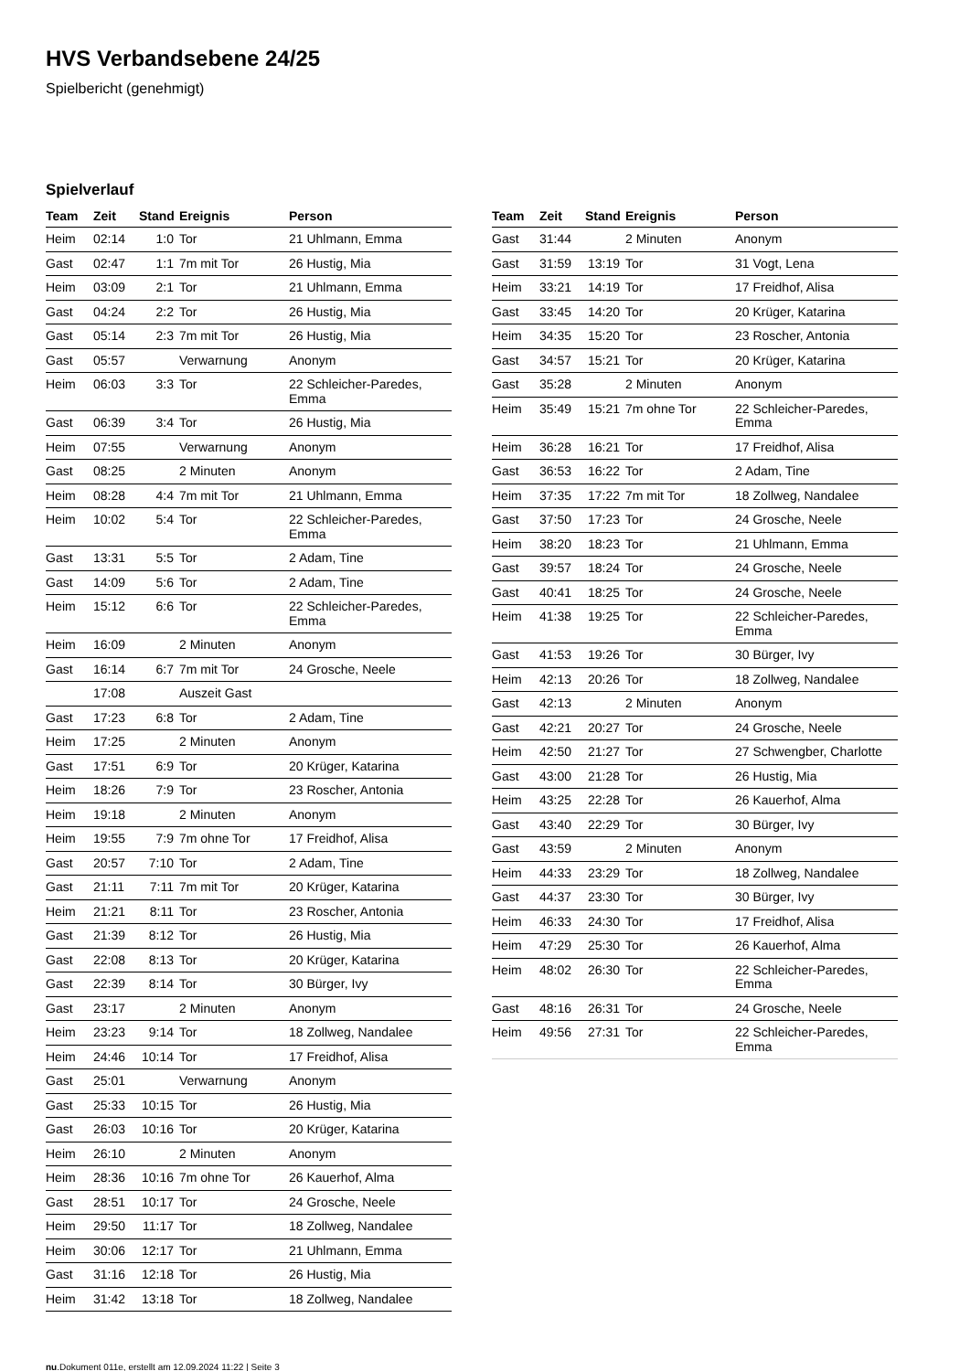HVS Verbandsebene 24/25
Spielbericht (genehmigt)
Spielverlauf
| Team | Zeit | Stand | Ereignis | Person |
| --- | --- | --- | --- | --- |
| Heim | 02:14 | 1:0 | Tor | 21 Uhlmann, Emma |
| Gast | 02:47 | 1:1 | 7m mit Tor | 26 Hustig, Mia |
| Heim | 03:09 | 2:1 | Tor | 21 Uhlmann, Emma |
| Gast | 04:24 | 2:2 | Tor | 26 Hustig, Mia |
| Gast | 05:14 | 2:3 | 7m mit Tor | 26 Hustig, Mia |
| Gast | 05:57 | | Verwarnung | Anonym |
| Heim | 06:03 | 3:3 | Tor | 22 Schleicher-Paredes, Emma |
| Gast | 06:39 | 3:4 | Tor | 26 Hustig, Mia |
| Heim | 07:55 | | Verwarnung | Anonym |
| Gast | 08:25 | | 2 Minuten | Anonym |
| Heim | 08:28 | 4:4 | 7m mit Tor | 21 Uhlmann, Emma |
| Heim | 10:02 | 5:4 | Tor | 22 Schleicher-Paredes, Emma |
| Gast | 13:31 | 5:5 | Tor | 2 Adam, Tine |
| Gast | 14:09 | 5:6 | Tor | 2 Adam, Tine |
| Heim | 15:12 | 6:6 | Tor | 22 Schleicher-Paredes, Emma |
| Heim | 16:09 | | 2 Minuten | Anonym |
| Gast | 16:14 | 6:7 | 7m mit Tor | 24 Grosche, Neele |
| | 17:08 | | Auszeit Gast | |
| Gast | 17:23 | 6:8 | Tor | 2 Adam, Tine |
| Heim | 17:25 | | 2 Minuten | Anonym |
| Gast | 17:51 | 6:9 | Tor | 20 Krüger, Katarina |
| Heim | 18:26 | 7:9 | Tor | 23 Roscher, Antonia |
| Heim | 19:18 | | 2 Minuten | Anonym |
| Heim | 19:55 | 7:9 | 7m ohne Tor | 17 Freidhof, Alisa |
| Gast | 20:57 | 7:10 | Tor | 2 Adam, Tine |
| Gast | 21:11 | 7:11 | 7m mit Tor | 20 Krüger, Katarina |
| Heim | 21:21 | 8:11 | Tor | 23 Roscher, Antonia |
| Gast | 21:39 | 8:12 | Tor | 26 Hustig, Mia |
| Gast | 22:08 | 8:13 | Tor | 20 Krüger, Katarina |
| Gast | 22:39 | 8:14 | Tor | 30 Bürger, Ivy |
| Gast | 23:17 | | 2 Minuten | Anonym |
| Heim | 23:23 | 9:14 | Tor | 18 Zollweg, Nandalee |
| Heim | 24:46 | 10:14 | Tor | 17 Freidhof, Alisa |
| Gast | 25:01 | | Verwarnung | Anonym |
| Gast | 25:33 | 10:15 | Tor | 26 Hustig, Mia |
| Gast | 26:03 | 10:16 | Tor | 20 Krüger, Katarina |
| Heim | 26:10 | | 2 Minuten | Anonym |
| Heim | 28:36 | 10:16 | 7m ohne Tor | 26 Kauerhof, Alma |
| Gast | 28:51 | 10:17 | Tor | 24 Grosche, Neele |
| Heim | 29:50 | 11:17 | Tor | 18 Zollweg, Nandalee |
| Heim | 30:06 | 12:17 | Tor | 21 Uhlmann, Emma |
| Gast | 31:16 | 12:18 | Tor | 26 Hustig, Mia |
| Heim | 31:42 | 13:18 | Tor | 18 Zollweg, Nandalee |
| Team | Zeit | Stand | Ereignis | Person |
| --- | --- | --- | --- | --- |
| Gast | 31:44 | | 2 Minuten | Anonym |
| Gast | 31:59 | 13:19 | Tor | 31 Vogt, Lena |
| Heim | 33:21 | 14:19 | Tor | 17 Freidhof, Alisa |
| Gast | 33:45 | 14:20 | Tor | 20 Krüger, Katarina |
| Heim | 34:35 | 15:20 | Tor | 23 Roscher, Antonia |
| Gast | 34:57 | 15:21 | Tor | 20 Krüger, Katarina |
| Gast | 35:28 | | 2 Minuten | Anonym |
| Heim | 35:49 | 15:21 | 7m ohne Tor | 22 Schleicher-Paredes, Emma |
| Heim | 36:28 | 16:21 | Tor | 17 Freidhof, Alisa |
| Gast | 36:53 | 16:22 | Tor | 2 Adam, Tine |
| Heim | 37:35 | 17:22 | 7m mit Tor | 18 Zollweg, Nandalee |
| Gast | 37:50 | 17:23 | Tor | 24 Grosche, Neele |
| Heim | 38:20 | 18:23 | Tor | 21 Uhlmann, Emma |
| Gast | 39:57 | 18:24 | Tor | 24 Grosche, Neele |
| Gast | 40:41 | 18:25 | Tor | 24 Grosche, Neele |
| Heim | 41:38 | 19:25 | Tor | 22 Schleicher-Paredes, Emma |
| Gast | 41:53 | 19:26 | Tor | 30 Bürger, Ivy |
| Heim | 42:13 | 20:26 | Tor | 18 Zollweg, Nandalee |
| Gast | 42:13 | | 2 Minuten | Anonym |
| Gast | 42:21 | 20:27 | Tor | 24 Grosche, Neele |
| Heim | 42:50 | 21:27 | Tor | 27 Schwengber, Charlotte |
| Gast | 43:00 | 21:28 | Tor | 26 Hustig, Mia |
| Heim | 43:25 | 22:28 | Tor | 26 Kauerhof, Alma |
| Gast | 43:40 | 22:29 | Tor | 30 Bürger, Ivy |
| Gast | 43:59 | | 2 Minuten | Anonym |
| Heim | 44:33 | 23:29 | Tor | 18 Zollweg, Nandalee |
| Gast | 44:37 | 23:30 | Tor | 30 Bürger, Ivy |
| Heim | 46:33 | 24:30 | Tor | 17 Freidhof, Alisa |
| Heim | 47:29 | 25:30 | Tor | 26 Kauerhof, Alma |
| Heim | 48:02 | 26:30 | Tor | 22 Schleicher-Paredes, Emma |
| Gast | 48:16 | 26:31 | Tor | 24 Grosche, Neele |
| Heim | 49:56 | 27:31 | Tor | 22 Schleicher-Paredes, Emma |
nu.Dokument 011e, erstellt am 12.09.2024 11:22 | Seite 3